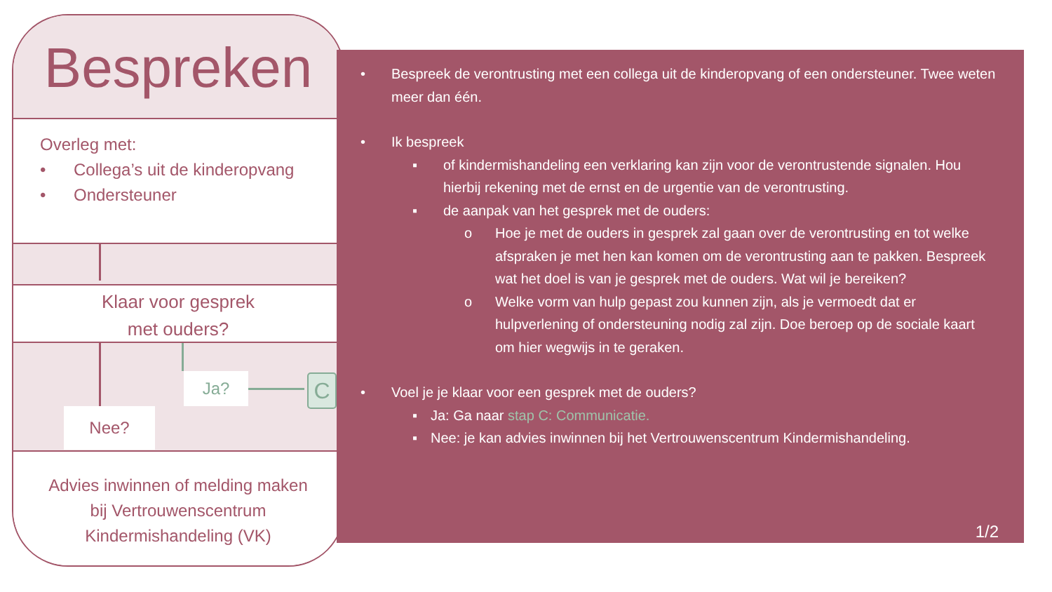Bespreken
Overleg met:
• Collega’s uit de kinderopvang
• Ondersteuner
Klaar voor gesprek
met ouders?
Ja? C
Nee?
Advies inwinnen of melding maken
bij Vertrouwenscentrum
Kindermishandeling (VK)
• Bespreek de verontrusting met een collega uit de kinderopvang of een ondersteuner. Twee weten meer dan één.
• Ik bespreek
▪ of kindermishandeling een verklaring kan zijn voor de verontrustende signalen. Hou hierbij rekening met de ernst en de urgentie van de verontrusting.
▪ de aanpak van het gesprek met de ouders:
o Hoe je met de ouders in gesprek zal gaan over de verontrusting en tot welke afspraken je met hen kan komen om de verontrusting aan te pakken. Bespreek wat het doel is van je gesprek met de ouders. Wat wil je bereiken?
o Welke vorm van hulp gepast zou kunnen zijn, als je vermoedt dat er hulpverlening of ondersteuning nodig zal zijn. Doe beroep op de sociale kaart om hier wegwijs in te geraken.
• Voel je je klaar voor een gesprek met de ouders?
▪ Ja: Ga naar stap C: Communicatie.
▪ Nee: je kan advies inwinnen bij het Vertrouwenscentrum Kindermishandeling.
1/2